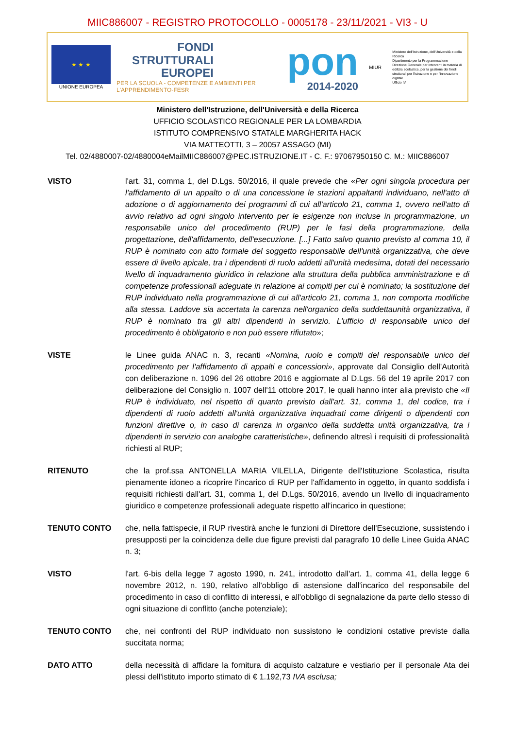MIIC886007 - REGISTRO PROTOCOLLO - 0005178 - 23/11/2021 - VI3 - U
★ ★ ★
UNIONE EUROPEA
FONDI
STRUTTURALI
EUROPEI
PER LA SCUOLA - COMPETENZE E AMBIENTI PER L'APPRENDIMENTO-FESR
pon
2014-2020
MIUR
Ministero dell'Istruzione, dell'Università e della Ricerca
Dipartimento per la Programmazione
Direzione Generale per interventi in materia di edilizia scolastica, per la gestione dei fondi strutturali per l'istruzione e per l'innovazione digitale
Ufficio IV
Ministero dell'Istruzione, dell'Università e della Ricerca
UFFICIO SCOLASTICO REGIONALE PER LA LOMBARDIA
ISTITUTO COMPRENSIVO STATALE MARGHERITA HACK
VIA MATTEOTTI, 3 – 20057 ASSAGO (MI)
Tel. 02/4880007-02/4880004eMailMIIC886007@PEC.ISTRUZIONE.IT - C. F.: 97067950150 C. M.: MIIC886007
VISTO l'art. 31, comma 1, del D.Lgs. 50/2016, il quale prevede che «Per ogni singola procedura per l'affidamento di un appalto o di una concessione le stazioni appaltanti individuano, nell'atto di adozione o di aggiornamento dei programmi di cui all'articolo 21, comma 1, ovvero nell'atto di avvio relativo ad ogni singolo intervento per le esigenze non incluse in programmazione, un responsabile unico del procedimento (RUP) per le fasi della programmazione, della progettazione, dell'affidamento, dell'esecuzione. [...] Fatto salvo quanto previsto al comma 10, il RUP è nominato con atto formale del soggetto responsabile dell'unità organizzativa, che deve essere di livello apicale, tra i dipendenti di ruolo addetti all'unità medesima, dotati del necessario livello di inquadramento giuridico in relazione alla struttura della pubblica amministrazione e di competenze professionali adeguate in relazione ai compiti per cui è nominato; la sostituzione del RUP individuato nella programmazione di cui all'articolo 21, comma 1, non comporta modifiche alla stessa. Laddove sia accertata la carenza nell'organico della suddettaunità organizzativa, il RUP è nominato tra gli altri dipendenti in servizio. L'ufficio di responsabile unico del procedimento è obbligatorio e non può essere rifiutato»;
VISTE le Linee guida ANAC n. 3, recanti «Nomina, ruolo e compiti del responsabile unico del procedimento per l'affidamento di appalti e concessioni», approvate dal Consiglio dell'Autorità con deliberazione n. 1096 del 26 ottobre 2016 e aggiornate al D.Lgs. 56 del 19 aprile 2017 con deliberazione del Consiglio n. 1007 dell'11 ottobre 2017, le quali hanno inter alia previsto che «Il RUP è individuato, nel rispetto di quanto previsto dall'art. 31, comma 1, del codice, tra i dipendenti di ruolo addetti all'unità organizzativa inquadrati come dirigenti o dipendenti con funzioni direttive o, in caso di carenza in organico della suddetta unità organizzativa, tra i dipendenti in servizio con analoghe caratteristiche», definendo altresì i requisiti di professionalità richiesti al RUP;
RITENUTO che la prof.ssa ANTONELLA MARIA VILELLA, Dirigente dell'Istituzione Scolastica, risulta pienamente idoneo a ricoprire l'incarico di RUP per l'affidamento in oggetto, in quanto soddisfa i requisiti richiesti dall'art. 31, comma 1, del D.Lgs. 50/2016, avendo un livello di inquadramento giuridico e competenze professionali adeguate rispetto all'incarico in questione;
TENUTO CONTO che, nella fattispecie, il RUP rivestirà anche le funzioni di Direttore dell'Esecuzione, sussistendo i presupposti per la coincidenza delle due figure previsti dal paragrafo 10 delle Linee Guida ANAC n. 3;
VISTO l'art. 6-bis della legge 7 agosto 1990, n. 241, introdotto dall'art. 1, comma 41, della legge 6 novembre 2012, n. 190, relativo all'obbligo di astensione dall'incarico del responsabile del procedimento in caso di conflitto di interessi, e all'obbligo di segnalazione da parte dello stesso di ogni situazione di conflitto (anche potenziale);
TENUTO CONTO che, nei confronti del RUP individuato non sussistono le condizioni ostative previste dalla succitata norma;
DATO ATTO della necessità di affidare la fornitura di acquisto calzature e vestiario per il personale Ata dei plessi dell'istituto importo stimato di € 1.192,73 IVA esclusa;